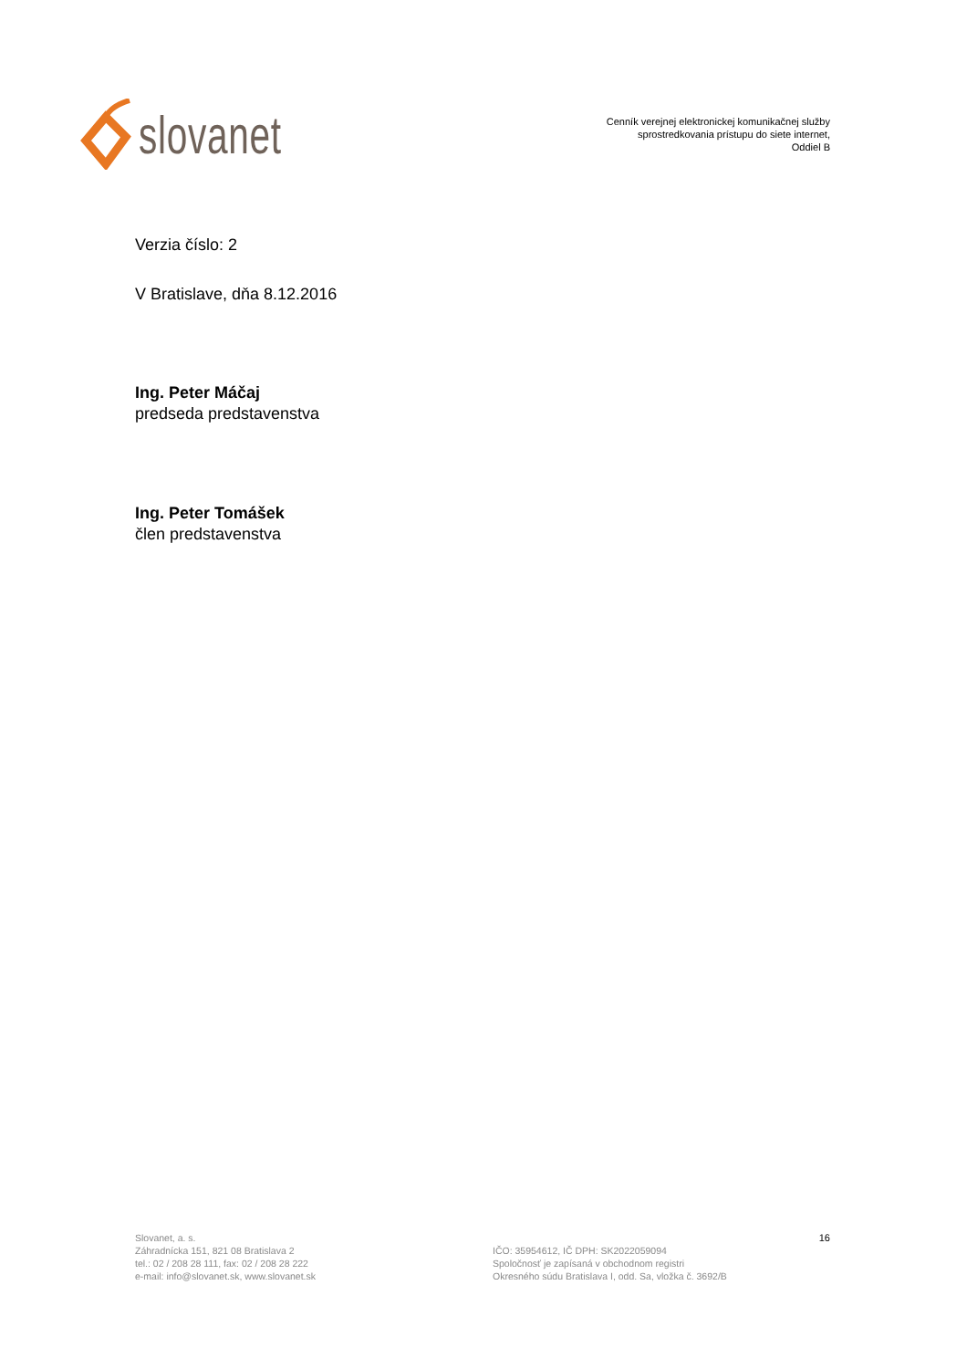slovanet
Cenník verejnej elektronickej komunikačnej služby
sprostredkovania prístupu do siete internet,
Oddiel B
Verzia číslo: 2
V Bratislave, dňa 8.12.2016
Ing. Peter Máčaj
predseda predstavenstva
Ing. Peter Tomášek
člen predstavenstva
Slovanet, a. s.
Záhradnícka 151, 821 08 Bratislava 2
tel.: 02 / 208 28 111, fax: 02 / 208 28 222
e-mail: info@slovanet.sk, www.slovanet.sk
IČO: 35954612, IČ DPH: SK2022059094
Spoločnosť je zapísaná v obchodnom registri
Okresného súdu Bratislava I, odd. Sa, vložka č. 3692/B
16